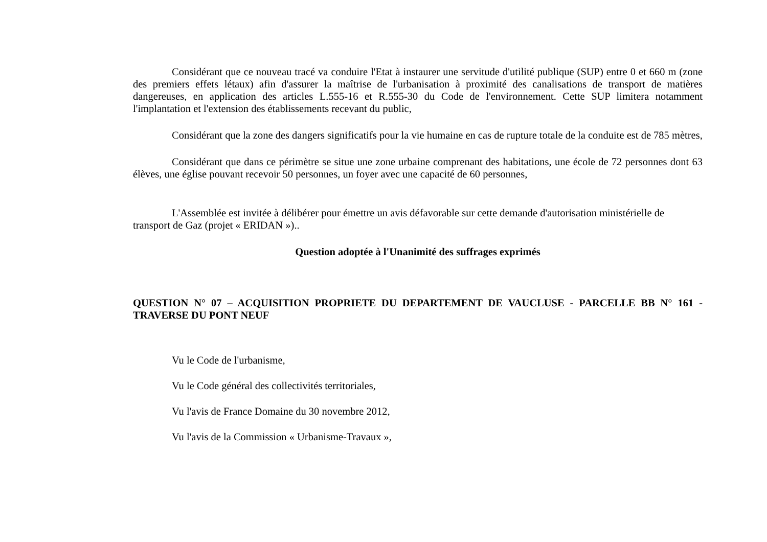Considérant que ce nouveau tracé va conduire l'Etat à instaurer une servitude d'utilité publique (SUP) entre 0 et 660 m (zone des premiers effets létaux) afin d'assurer la maîtrise de l'urbanisation à proximité des canalisations de transport de matières dangereuses, en application des articles L.555-16 et R.555-30 du Code de l'environnement. Cette SUP limitera notamment l'implantation et l'extension des établissements recevant du public,
Considérant que la zone des dangers significatifs pour la vie humaine en cas de rupture totale de la conduite est de 785 mètres,
Considérant que dans ce périmètre se situe une zone urbaine comprenant des habitations, une école de 72 personnes dont 63 élèves, une église pouvant recevoir 50 personnes, un foyer avec une capacité de 60 personnes,
L'Assemblée est invitée à délibérer pour émettre un avis défavorable sur cette demande d'autorisation ministérielle de transport de Gaz (projet « ERIDAN »)..
Question adoptée à l'Unanimité des suffrages exprimés
QUESTION N° 07 – ACQUISITION PROPRIETE DU DEPARTEMENT DE VAUCLUSE - PARCELLE BB N° 161 - TRAVERSE DU PONT NEUF
Vu le Code de l'urbanisme,
Vu le Code général des collectivités territoriales,
Vu l'avis de France Domaine du 30 novembre 2012,
Vu l'avis de la Commission « Urbanisme-Travaux »,